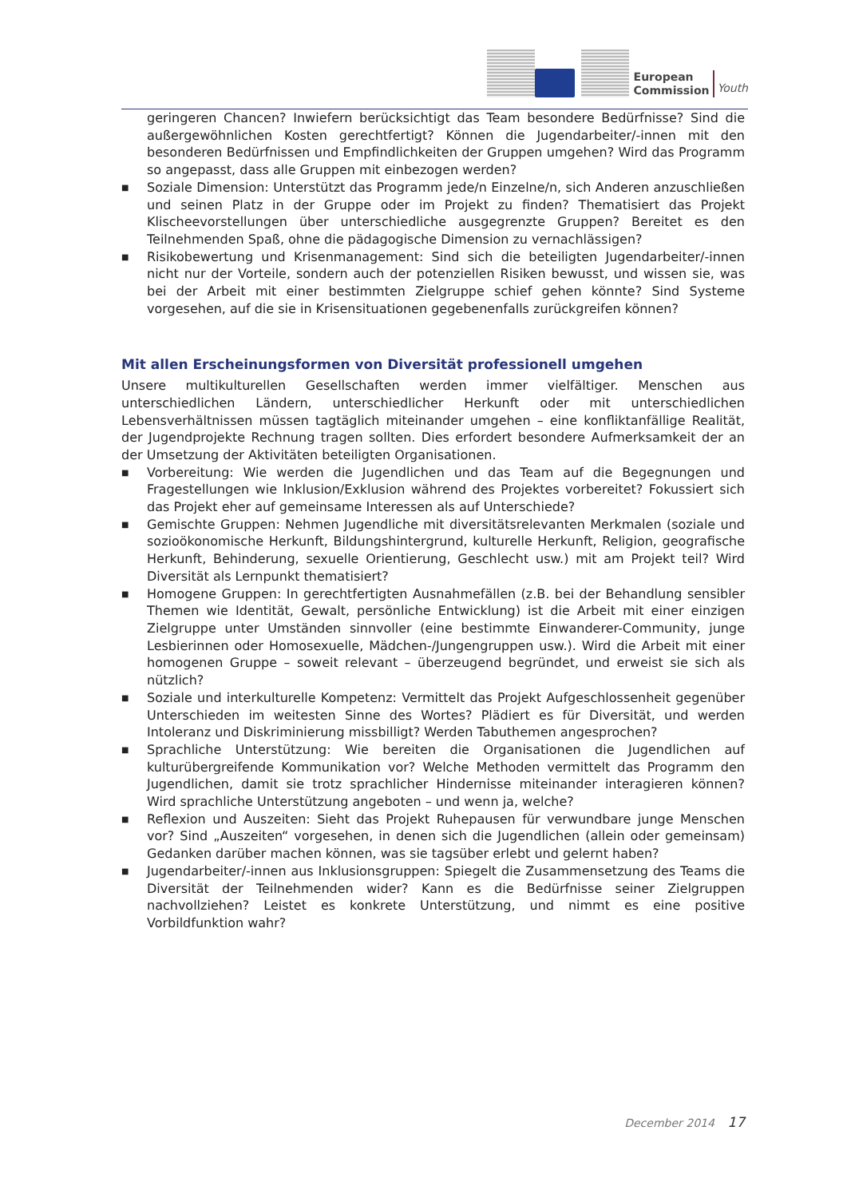European
Commission
Youth
geringeren Chancen? Inwiefern berücksichtigt das Team besondere Bedürfnisse? Sind die außergewöhnlichen Kosten gerechtfertigt? Können die Jugendarbeiter/-innen mit den besonderen Bedürfnissen und Empfindlichkeiten der Gruppen umgehen? Wird das Programm so angepasst, dass alle Gruppen mit einbezogen werden?
■ Soziale Dimension: Unterstützt das Programm jede/n Einzelne/n, sich Anderen anzuschließen und seinen Platz in der Gruppe oder im Projekt zu finden? Thematisiert das Projekt Klischeevorstellungen über unterschiedliche ausgegrenzte Gruppen? Bereitet es den Teilnehmenden Spaß, ohne die pädagogische Dimension zu vernachlässigen?
■ Risikobewertung und Krisenmanagement: Sind sich die beteiligten Jugendarbeiter/-innen nicht nur der Vorteile, sondern auch der potenziellen Risiken bewusst, und wissen sie, was bei der Arbeit mit einer bestimmten Zielgruppe schief gehen könnte? Sind Systeme vorgesehen, auf die sie in Krisensituationen gegebenenfalls zurückgreifen können?
Mit allen Erscheinungsformen von Diversität professionell umgehen
Unsere multikulturellen Gesellschaften werden immer vielfältiger. Menschen aus unterschiedlichen Ländern, unterschiedlicher Herkunft oder mit unterschiedlichen Lebensverhältnissen müssen tagtäglich miteinander umgehen – eine konfliktanfällige Realität, der Jugendprojekte Rechnung tragen sollten. Dies erfordert besondere Aufmerksamkeit der an der Umsetzung der Aktivitäten beteiligten Organisationen.
■ Vorbereitung: Wie werden die Jugendlichen und das Team auf die Begegnungen und Fragestellungen wie Inklusion/Exklusion während des Projektes vorbereitet? Fokussiert sich das Projekt eher auf gemeinsame Interessen als auf Unterschiede?
■ Gemischte Gruppen: Nehmen Jugendliche mit diversitätsrelevanten Merkmalen (soziale und sozioökonomische Herkunft, Bildungshintergrund, kulturelle Herkunft, Religion, geografische Herkunft, Behinderung, sexuelle Orientierung, Geschlecht usw.) mit am Projekt teil? Wird Diversität als Lernpunkt thematisiert?
■ Homogene Gruppen: In gerechtfertigten Ausnahmefällen (z.B. bei der Behandlung sensibler Themen wie Identität, Gewalt, persönliche Entwicklung) ist die Arbeit mit einer einzigen Zielgruppe unter Umständen sinnvoller (eine bestimmte Einwanderer-Community, junge Lesbierinnen oder Homosexuelle, Mädchen-/Jungengruppen usw.). Wird die Arbeit mit einer homogenen Gruppe – soweit relevant – überzeugend begründet, und erweist sie sich als nützlich?
■ Soziale und interkulturelle Kompetenz: Vermittelt das Projekt Aufgeschlossenheit gegenüber Unterschieden im weitesten Sinne des Wortes? Plädiert es für Diversität, und werden Intoleranz und Diskriminierung missbilligt? Werden Tabuthemen angesprochen?
■ Sprachliche Unterstützung: Wie bereiten die Organisationen die Jugendlichen auf kulturübergreifende Kommunikation vor? Welche Methoden vermittelt das Programm den Jugendlichen, damit sie trotz sprachlicher Hindernisse miteinander interagieren können? Wird sprachliche Unterstützung angeboten – und wenn ja, welche?
■ Reflexion und Auszeiten: Sieht das Projekt Ruhepausen für verwundbare junge Menschen vor? Sind „Auszeiten“ vorgesehen, in denen sich die Jugendlichen (allein oder gemeinsam) Gedanken darüber machen können, was sie tagsüber erlebt und gelernt haben?
■ Jugendarbeiter/-innen aus Inklusionsgruppen: Spiegelt die Zusammensetzung des Teams die Diversität der Teilnehmenden wider? Kann es die Bedürfnisse seiner Zielgruppen nachvollziehen? Leistet es konkrete Unterstützung, und nimmt es eine positive Vorbildfunktion wahr?
December 2014 17